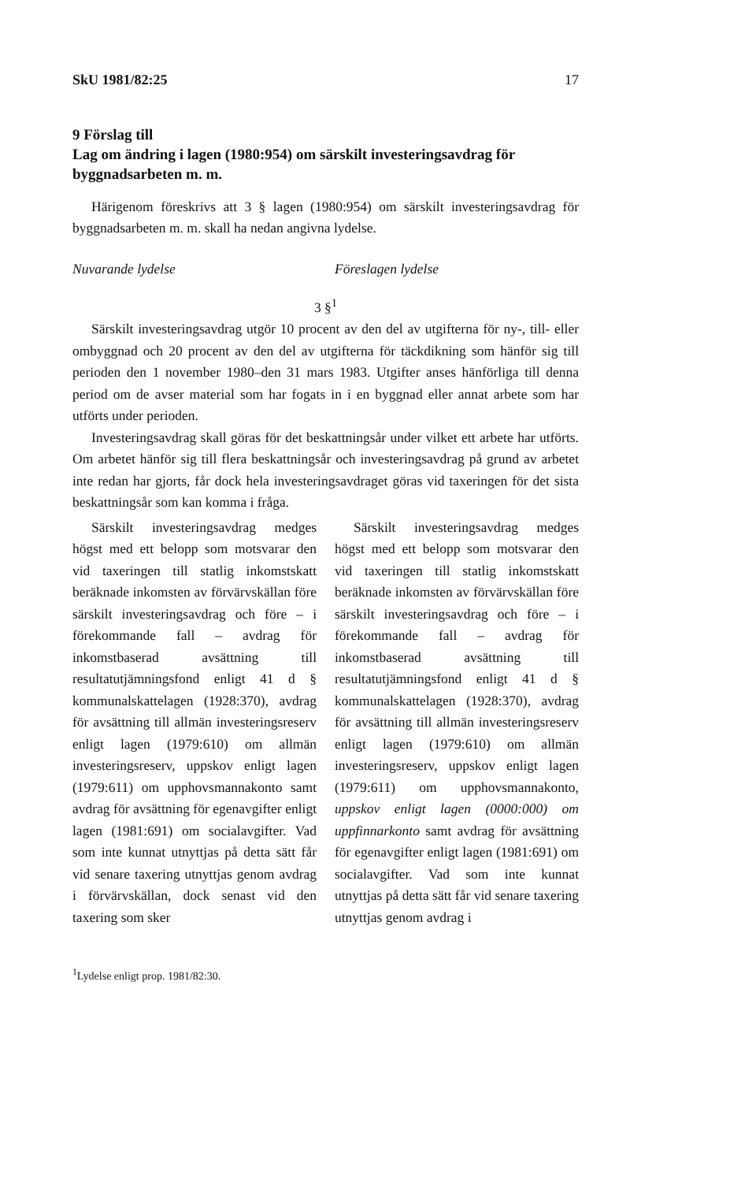SkU 1981/82:25 17
9 Förslag till
Lag om ändring i lagen (1980:954) om särskilt investeringsavdrag för byggnadsarbeten m. m.
Härigenom föreskrivs att 3 § lagen (1980:954) om särskilt investeringsavdrag för byggnadsarbeten m. m. skall ha nedan angivna lydelse.
Nuvarande lydelse Föreslagen lydelse
3 §<sup>1</sup>
Särskilt investeringsavdrag utgör 10 procent av den del av utgifterna för ny-, till- eller ombyggnad och 20 procent av den del av utgifterna för täckdikning som hänför sig till perioden den 1 november 1980–den 31 mars 1983. Utgifter anses hänförliga till denna period om de avser material som har fogats in i en byggnad eller annat arbete som har utförts under perioden.
Investeringsavdrag skall göras för det beskattningsår under vilket ett arbete har utförts. Om arbetet hänför sig till flera beskattningsår och investeringsavdrag på grund av arbetet inte redan har gjorts, får dock hela investeringsavdraget göras vid taxeringen för det sista beskattningsår som kan komma i fråga.
Särskilt investeringsavdrag medges högst med ett belopp som motsvarar den vid taxeringen till statlig inkomstskatt beräknade inkomsten av förvärvskällan före särskilt investeringsavdrag och före – i förekommande fall – avdrag för inkomstbaserad avsättning till resultatutjämningsfond enligt 41 d § kommunalskattelagen (1928:370), avdrag för avsättning till allmän investeringsreserv enligt lagen (1979:610) om allmän investeringsreserv, uppskov enligt lagen (1979:611) om upphovsmannakonto samt avdrag för avsättning för egenavgifter enligt lagen (1981:691) om socialavgifter. Vad som inte kunnat utnyttjas på detta sätt får vid senare taxering utnyttjas genom avdrag i förvärvskällan, dock senast vid den taxering som sker
Särskilt investeringsavdrag medges högst med ett belopp som motsvarar den vid taxeringen till statlig inkomstskatt beräknade inkomsten av förvärvskällan före särskilt investeringsavdrag och före – i förekommande fall – avdrag för inkomstbaserad avsättning till resultatutjämningsfond enligt 41 d § kommunalskattelagen (1928:370), avdrag för avsättning till allmän investeringsreserv enligt lagen (1979:610) om allmän investeringsreserv, uppskov enligt lagen (1979:611) om upphovsmannakonto, uppskov enligt lagen (0000:000) om uppfinnarkonto samt avdrag för avsättning för egenavgifter enligt lagen (1981:691) om socialavgifter. Vad som inte kunnat utnyttjas på detta sätt får vid senare taxering utnyttjas genom avdrag i
<sup>1</sup> Lydelse enligt prop. 1981/82:30.